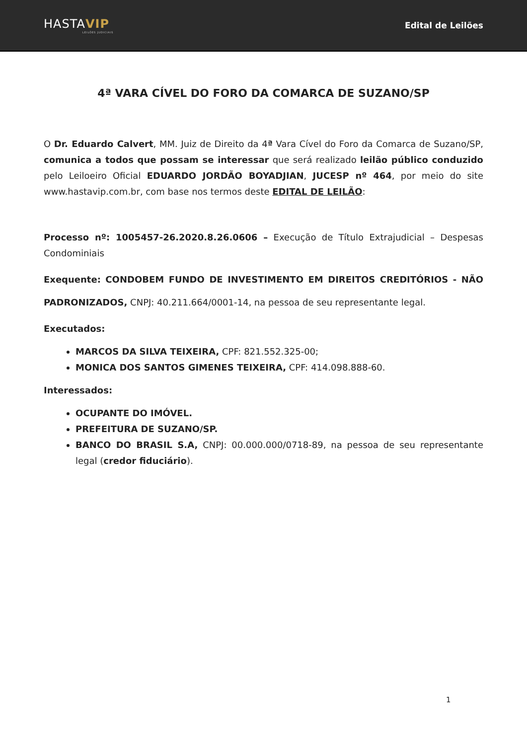HASTAVIP
LEILÕES JUDICIAIS
Edital de Leilões
4ª VARA CÍVEL DO FORO DA COMARCA DE SUZANO/SP
O Dr. Eduardo Calvert, MM. Juiz de Direito da 4ª Vara Cível do Foro da Comarca de Suzano/SP, comunica a todos que possam se interessar que será realizado leilão público conduzido pelo Leiloeiro Oficial EDUARDO JORDÃO BOYADJIAN, JUCESP nº 464, por meio do site www.hastavip.com.br, com base nos termos deste EDITAL DE LEILÃO:
Processo nº: 1005457-26.2020.8.26.0606 – Execução de Título Extrajudicial – Despesas Condominiais
Exequente: CONDOBEM FUNDO DE INVESTIMENTO EM DIREITOS CREDITÓRIOS - NÃO PADRONIZADOS, CNPJ: 40.211.664/0001-14, na pessoa de seu representante legal.
Executados:
MARCOS DA SILVA TEIXEIRA, CPF: 821.552.325-00;
MONICA DOS SANTOS GIMENES TEIXEIRA, CPF: 414.098.888-60.
Interessados:
OCUPANTE DO IMÓVEL.
PREFEITURA DE SUZANO/SP.
BANCO DO BRASIL S.A, CNPJ: 00.000.000/0718-89, na pessoa de seu representante legal (credor fiduciário).
1